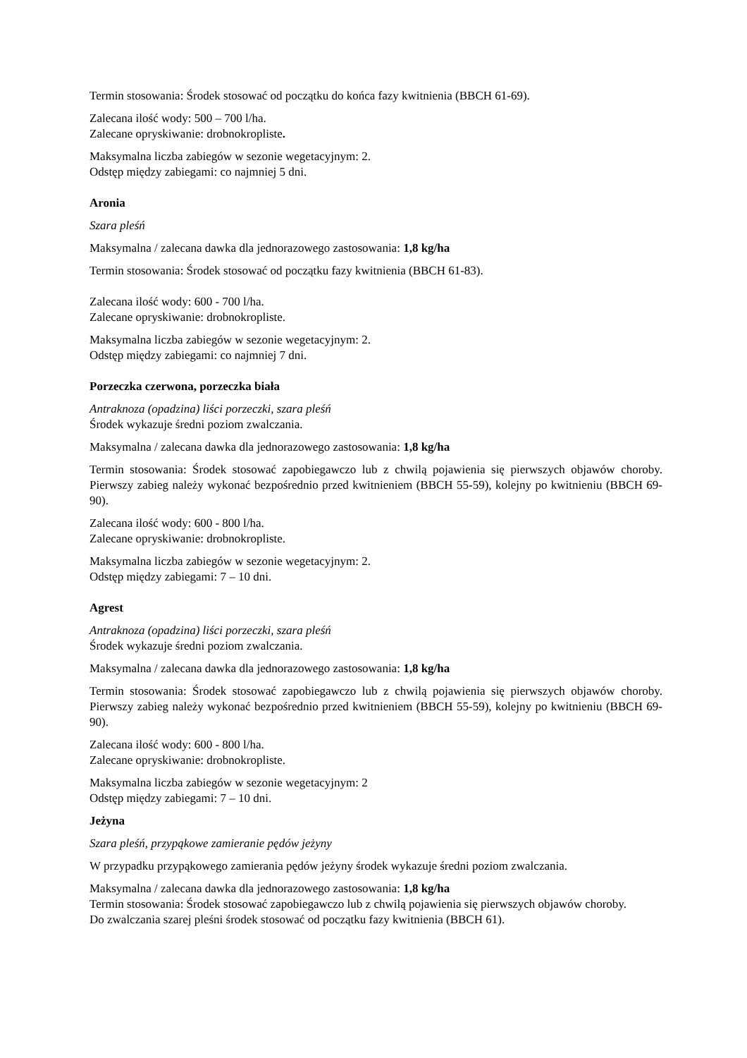Termin stosowania: Środek stosować od początku do końca fazy kwitnienia (BBCH 61-69).
Zalecana ilość wody: 500 – 700 l/ha.
Zalecane opryskiwanie: drobnokropliste.
Maksymalna liczba zabiegów w sezonie wegetacyjnym: 2.
Odstęp między zabiegami: co najmniej 5 dni.
Aronia
Szara pleśń
Maksymalna / zalecana dawka dla jednorazowego zastosowania: 1,8 kg/ha
Termin stosowania: Środek stosować od początku fazy kwitnienia (BBCH 61-83).
Zalecana ilość wody: 600 - 700 l/ha.
Zalecane opryskiwanie: drobnokropliste.
Maksymalna liczba zabiegów w sezonie wegetacyjnym: 2.
Odstęp między zabiegami: co najmniej 7 dni.
Porzeczka czerwona, porzeczka biała
Antraknoza (opadzina) liści porzeczki, szara pleśń
Środek wykazuje średni poziom zwalczania.
Maksymalna / zalecana dawka dla jednorazowego zastosowania: 1,8 kg/ha
Termin stosowania: Środek stosować zapobiegawczo lub z chwilą pojawienia się pierwszych objawów choroby. Pierwszy zabieg należy wykonać bezpośrednio przed kwitnieniem (BBCH 55-59), kolejny po kwitnieniu (BBCH 69-90).
Zalecana ilość wody: 600 - 800 l/ha.
Zalecane opryskiwanie: drobnokropliste.
Maksymalna liczba zabiegów w sezonie wegetacyjnym: 2.
Odstęp między zabiegami: 7 – 10 dni.
Agrest
Antraknoza (opadzina) liści porzeczki, szara pleśń
Środek wykazuje średni poziom zwalczania.
Maksymalna / zalecana dawka dla jednorazowego zastosowania: 1,8 kg/ha
Termin stosowania: Środek stosować zapobiegawczo lub z chwilą pojawienia się pierwszych objawów choroby. Pierwszy zabieg należy wykonać bezpośrednio przed kwitnieniem (BBCH 55-59), kolejny po kwitnieniu (BBCH 69-90).
Zalecana ilość wody: 600 - 800 l/ha.
Zalecane opryskiwanie: drobnokropliste.
Maksymalna liczba zabiegów w sezonie wegetacyjnym: 2
Odstęp między zabiegami: 7 – 10 dni.
Jeżyna
Szara pleśń, przypąkowe zamieranie pędów jeżyny
W przypadku przypąkowego zamierania pędów jeżyny środek wykazuje średni poziom zwalczania.
Maksymalna / zalecana dawka dla jednorazowego zastosowania: 1,8 kg/ha
Termin stosowania: Środek stosować zapobiegawczo lub z chwilą pojawienia się pierwszych objawów choroby.
Do zwalczania szarej pleśni środek stosować od początku fazy kwitnienia (BBCH 61).